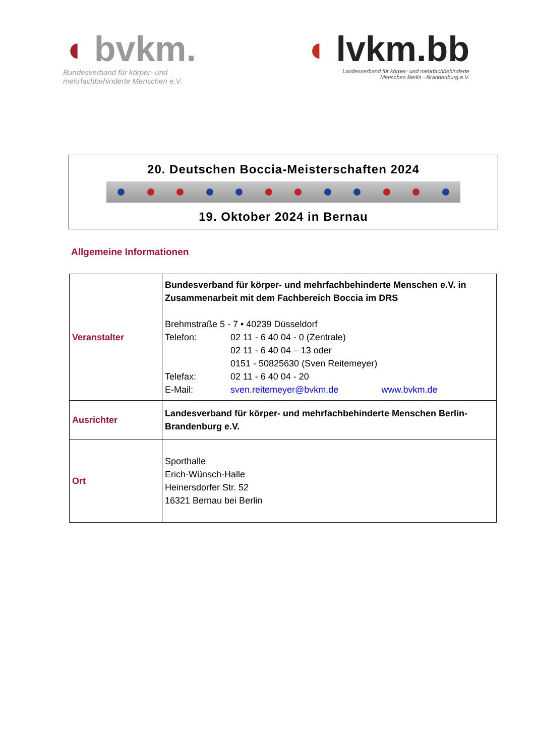◖ bvkm.
Bundesverband für körper- und
mehrfachbehinderte Menschen e.V.
◖ lvkm.bb
Landesverband für körper- und mehrfachbehinderte
Menschen Berlin - Brandenburg e.V.
20. Deutschen Boccia-Meisterschaften 2024
19. Oktober 2024 in Bernau
Allgemeine Informationen
| Veranstalter | Bundesverband für körper- und mehrfachbehinderte Menschen e.V. in Zusammenarbeit mit dem Fachbereich Boccia im DRS Brehmstraße 5 - 7 • 40239 Düsseldorf Telefon: 02 11 - 6 40 04 - 0 (Zentrale) 02 11 - 6 40 04 – 13 oder 0151 - 50825630 (Sven Reitemeyer) Telefax: 02 11 - 6 40 04 - 20 E-Mail: sven.reitemeyer@bvkm.de www.bvkm.de |
| Ausrichter | Landesverband für körper- und mehrfachbehinderte Menschen Berlin-Brandenburg e.V. |
| Ort | Sporthalle Erich-Wünsch-Halle Heinersdorfer Str. 52 16321 Bernau bei Berlin |